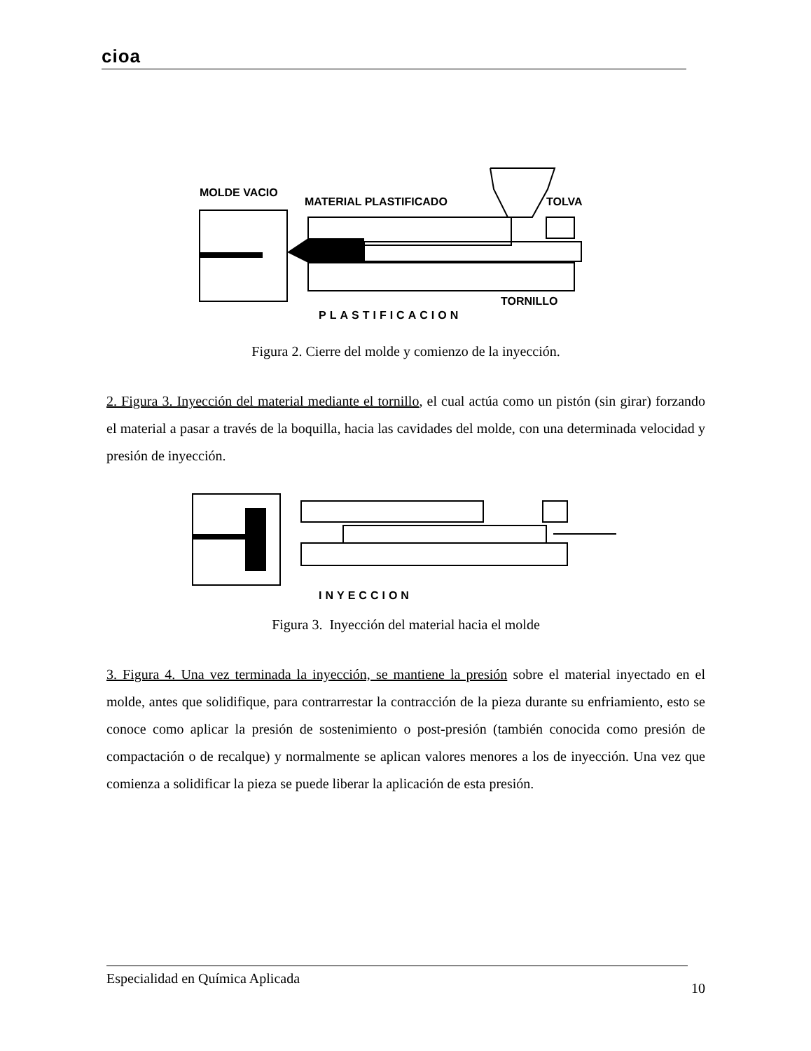cioa
MOLDE VACIO
MATERIAL PLASTIFICADO
TOLVA
TORNILLO
PLASTIFICACION
Figura 2. Cierre del molde y comienzo de la inyección.
2. Figura 3. Inyección del material mediante el tornillo, el cual actúa como un pistón (sin girar) forzando el material a pasar a través de la boquilla, hacia las cavidades del molde, con una determinada velocidad y presión de inyección.
INYECCION
Figura 3. Inyección del material hacia el molde
3. Figura 4. Una vez terminada la inyección, se mantiene la presión sobre el material inyectado en el molde, antes que solidifique, para contrarrestar la contracción de la pieza durante su enfriamiento, esto se conoce como aplicar la presión de sostenimiento o post-presión (también conocida como presión de compactación o de recalque) y normalmente se aplican valores menores a los de inyección. Una vez que comienza a solidificar la pieza se puede liberar la aplicación de esta presión.
Especialidad en Química Aplicada 10